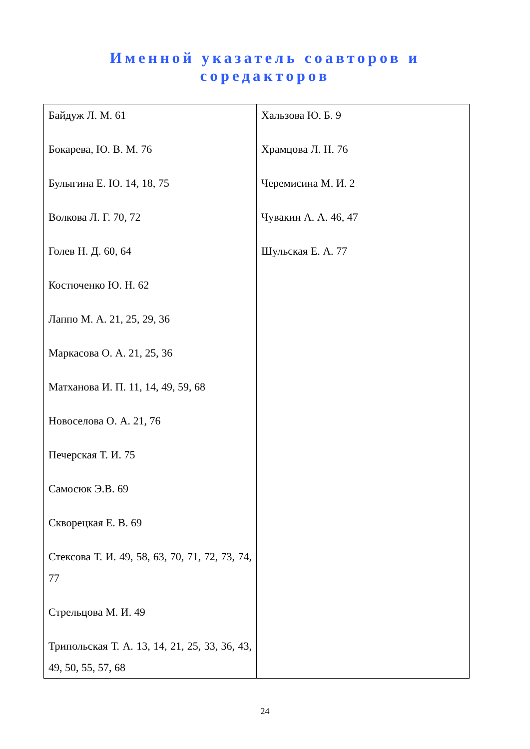Именной указатель соавторов и
соредакторов
| Байдуж Л. М. 61 Бокарева, Ю. В. М. 76 Булыгина Е. Ю. 14, 18, 75 Волкова Л. Г. 70, 72 Голев Н. Д. 60, 64 Костюченко Ю. Н. 62 Лаппо М. А. 21, 25, 29, 36 Маркасова О. А. 21, 25, 36 Матханова И. П. 11, 14, 49, 59, 68 Новоселова О. А. 21, 76 Печерская Т. И. 75 Самосюк Э.В. 69 Скворецкая Е. В. 69 Стексова Т. И. 49, 58, 63, 70, 71, 72, 73, 74, 77 Стрельцова М. И. 49 Трипольская Т. А. 13, 14, 21, 25, 33, 36, 43, 49, 50, 55, 57, 68 | Хальзова Ю. Б. 9 Храмцова Л. Н. 76 Черемисина М. И. 2 Чувакин А. А. 46, 47 Шульская Е. А. 77 |
24